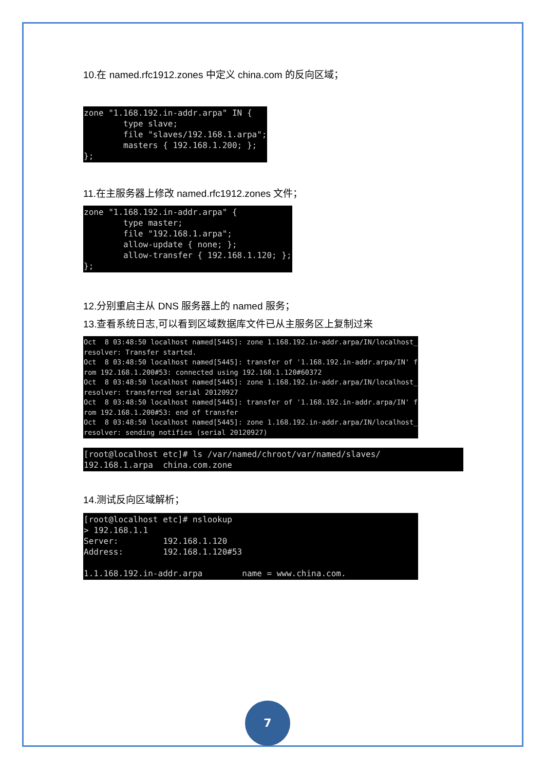10.在 named.rfc1912.zones 中定义 china.com 的反向区域；
zone "1.168.192.in-addr.arpa" IN {
        type slave;
        file "slaves/192.168.1.arpa";
        masters { 192.168.1.200; };
};
11.在主服务器上修改 named.rfc1912.zones 文件；
zone "1.168.192.in-addr.arpa" {
        type master;
        file "192.168.1.arpa";
        allow-update { none; };
        allow-transfer { 192.168.1.120; };
};
12.分别重启主从 DNS 服务器上的 named 服务；
13.查看系统日志,可以看到区域数据库文件已从主服务区上复制过来
Oct  8 03:48:50 localhost named[5445]: zone 1.168.192.in-addr.arpa/IN/localhost_
resolver: Transfer started.
Oct  8 03:48:50 localhost named[5445]: transfer of '1.168.192.in-addr.arpa/IN' f
rom 192.168.1.200#53: connected using 192.168.1.120#60372
Oct  8 03:48:50 localhost named[5445]: zone 1.168.192.in-addr.arpa/IN/localhost_
resolver: transferred serial 20120927
Oct  8 03:48:50 localhost named[5445]: transfer of '1.168.192.in-addr.arpa/IN' f
rom 192.168.1.200#53: end of transfer
Oct  8 03:48:50 localhost named[5445]: zone 1.168.192.in-addr.arpa/IN/localhost_
resolver: sending notifies (serial 20120927)
[root@localhost etc]# ls /var/named/chroot/var/named/slaves/
192.168.1.arpa  china.com.zone
14.测试反向区域解析；
[root@localhost etc]# nslookup
> 192.168.1.1
Server:         192.168.1.120
Address:        192.168.1.120#53

1.1.168.192.in-addr.arpa        name = www.china.com.
7